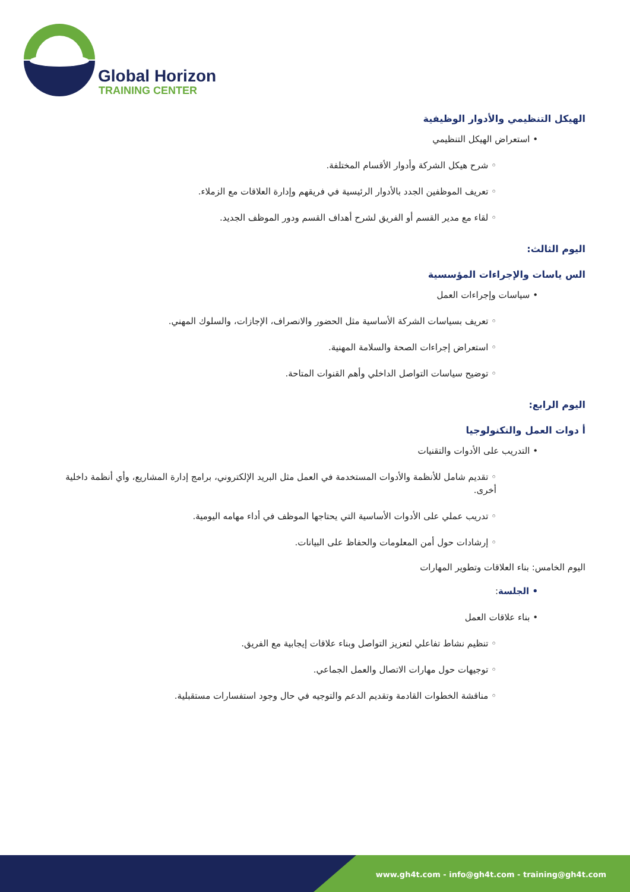Global Horizon
TRAINING CENTER
الهيكل التنظيمي والأدوار الوظيفية
• استعراض الهيكل التنظيمي
◦ شرح هيكل الشركة وأدوار الأقسام المختلفة.
◦ تعريف الموظفين الجدد بالأدوار الرئيسية في فريقهم وإدارة العلاقات مع الزملاء.
◦ لقاء مع مدير القسم أو الفريق لشرح أهداف القسم ودور الموظف الجديد.
اليوم الثالث:
الس ياسات والإجراءات المؤسسية
• سياسات وإجراءات العمل
◦ تعريف بسياسات الشركة الأساسية مثل الحضور والانصراف، الإجازات، والسلوك المهني.
◦ استعراض إجراءات الصحة والسلامة المهنية.
◦ توضيح سياسات التواصل الداخلي وأهم القنوات المتاحة.
اليوم الرابع:
أ دوات العمل والتكنولوجيا
• التدريب على الأدوات والتقنيات
◦ تقديم شامل للأنظمة والأدوات المستخدمة في العمل مثل البريد الإلكتروني، برامج إدارة المشاريع، وأي أنظمة داخلية أخرى.
◦ تدريب عملي على الأدوات الأساسية التي يحتاجها الموظف في أداء مهامه اليومية.
◦ إرشادات حول أمن المعلومات والحفاظ على البيانات.
اليوم الخامس: بناء العلاقات وتطوير المهارات
• الجلسة:
• بناء علاقات العمل
◦ تنظيم نشاط تفاعلي لتعزيز التواصل وبناء علاقات إيجابية مع الفريق.
◦ توجيهات حول مهارات الاتصال والعمل الجماعي.
◦ مناقشة الخطوات القادمة وتقديم الدعم والتوجيه في حال وجود استفسارات مستقبلية.
www.gh4t.com - info@gh4t.com - training@gh4t.com